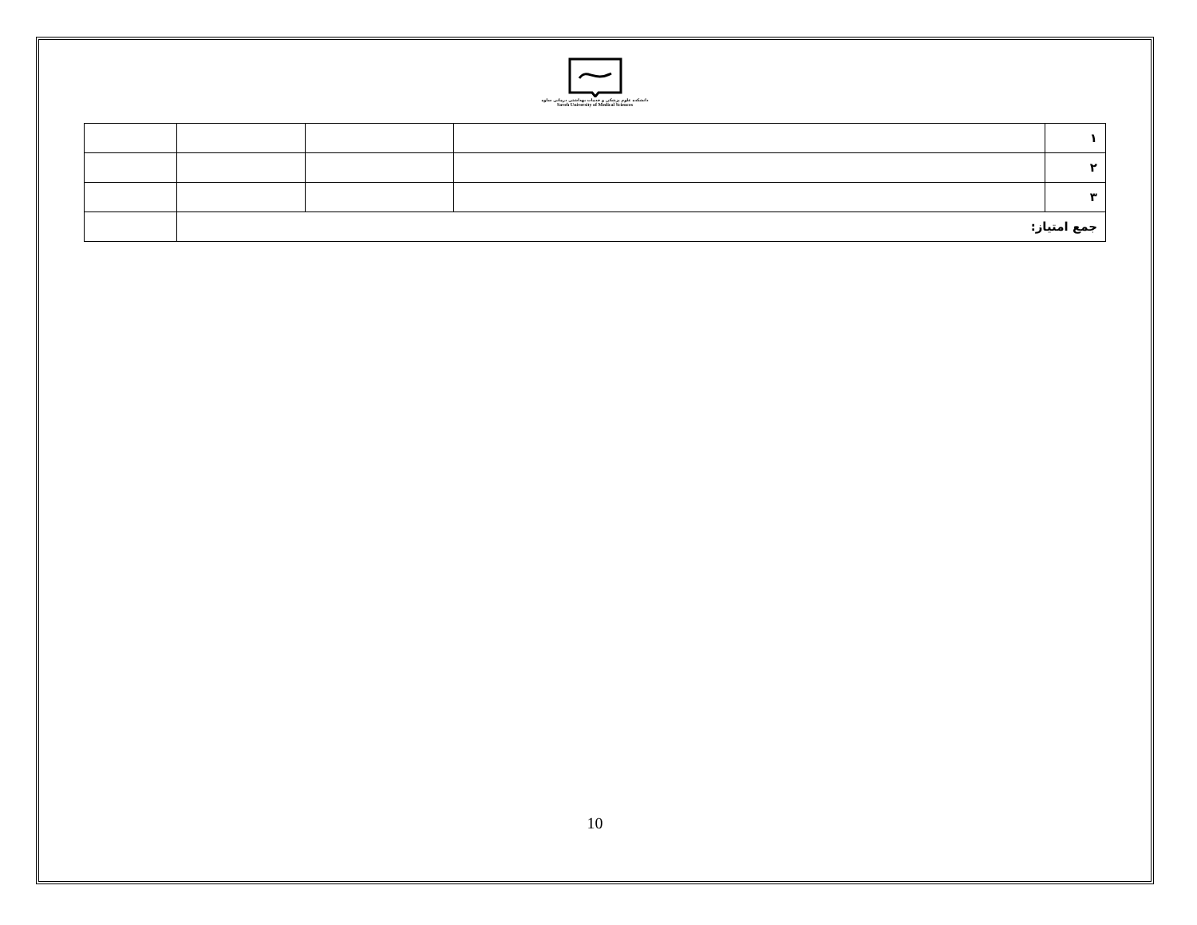دانشکده علوم پزشکی و خدمات بهداشتی درمانی ساوه
Saveh University of Medical Sciences
| ۱ | | | | |
| ۲ | | | | |
| ۳ | | | | |
| جمع امتیاز: | | | | |
10